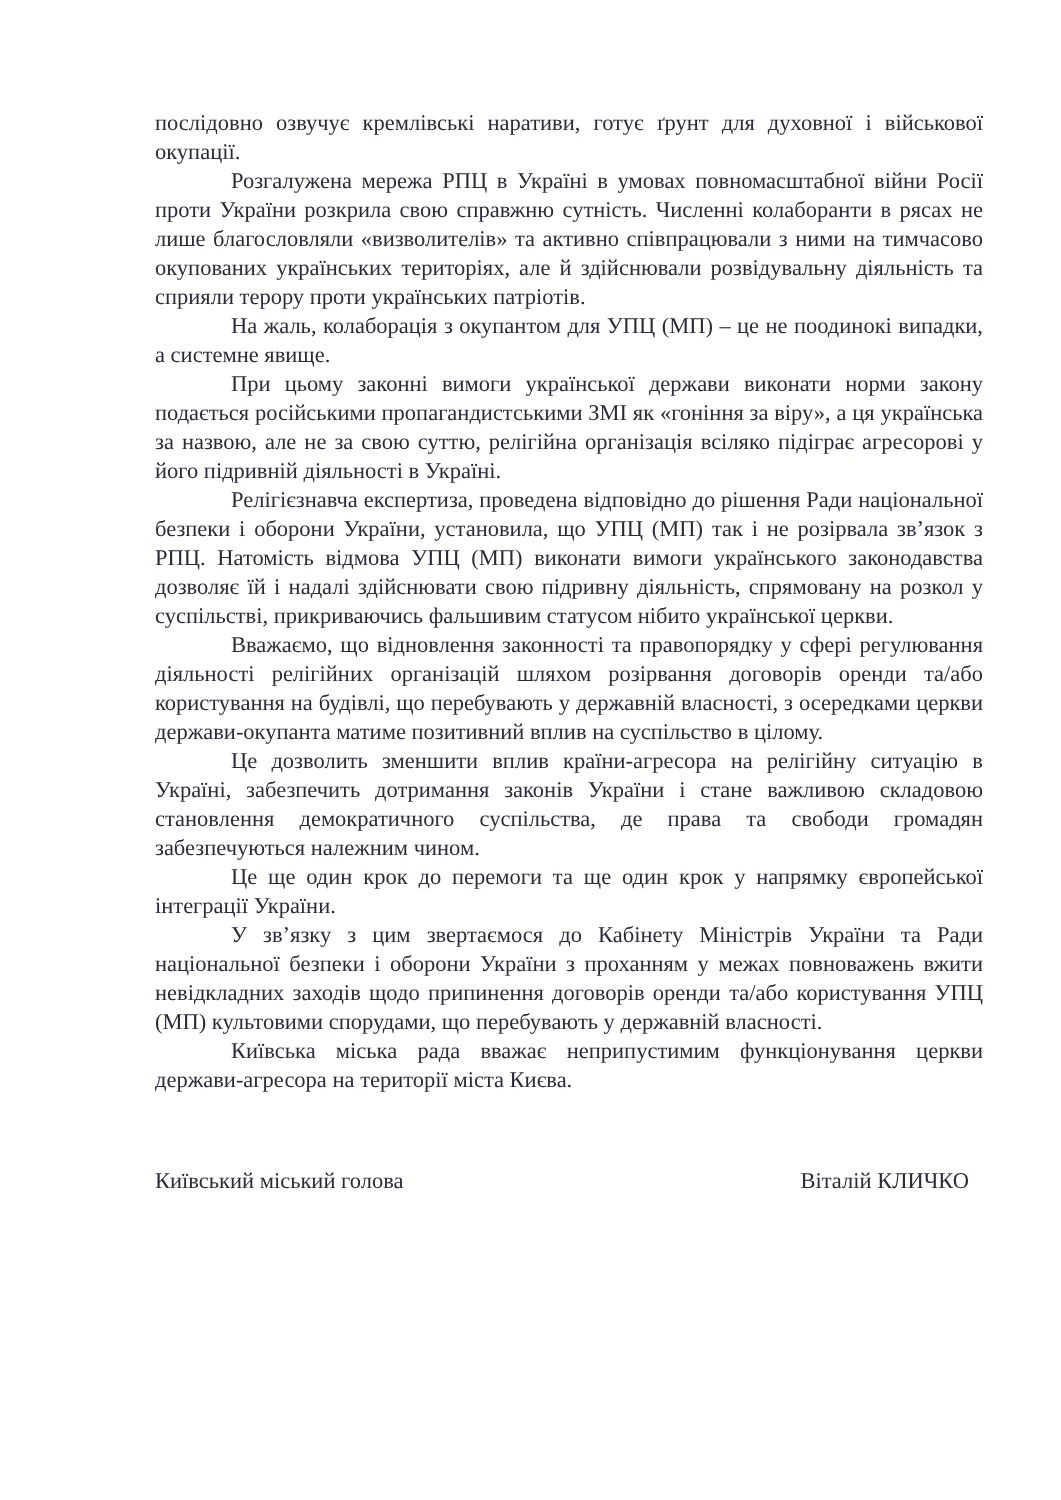послідовно озвучує кремлівські наративи, готує ґрунт для духовної і військової окупації.
Розгалужена мережа РПЦ в Україні в умовах повномасштабної війни Росії проти України розкрила свою справжню сутність. Численні колаборанти в рясах не лише благословляли «визволителів» та активно співпрацювали з ними на тимчасово окупованих українських територіях, але й здійснювали розвідувальну діяльність та сприяли терору проти українських патріотів.
На жаль, колаборація з окупантом для УПЦ (МП) – це не поодинокі випадки, а системне явище.
При цьому законні вимоги української держави виконати норми закону подається російськими пропагандистськими ЗМІ як «гоніння за віру», а ця українська за назвою, але не за свою суттю, релігійна організація всіляко підіграє агресорові у його підривній діяльності в Україні.
Релігієзнавча експертиза, проведена відповідно до рішення Ради національної безпеки і оборони України, установила, що УПЦ (МП) так і не розірвала зв’язок з РПЦ. Натомість відмова УПЦ (МП) виконати вимоги українського законодавства дозволяє їй і надалі здійснювати свою підривну діяльність, спрямовану на розкол у суспільстві, прикриваючись фальшивим статусом нібито української церкви.
Вважаємо, що відновлення законності та правопорядку у сфері регулювання діяльності релігійних організацій шляхом розірвання договорів оренди та/або користування на будівлі, що перебувають у державній власності, з осередками церкви держави-окупанта матиме позитивний вплив на суспільство в цілому.
Це дозволить зменшити вплив країни-агресора на релігійну ситуацію в Україні, забезпечить дотримання законів України і стане важливою складовою становлення демократичного суспільства, де права та свободи громадян забезпечуються належним чином.
Це ще один крок до перемоги та ще один крок у напрямку європейської інтеграції України.
У зв’язку з цим звертаємося до Кабінету Міністрів України та Ради національної безпеки і оборони України з проханням у межах повноважень вжити невідкладних заходів щодо припинення договорів оренди та/або користування УПЦ (МП) культовими спорудами, що перебувають у державній власності.
Київська міська рада вважає неприпустимим функціонування церкви держави-агресора на території міста Києва.
Київський міський голова Віталій КЛИЧКО